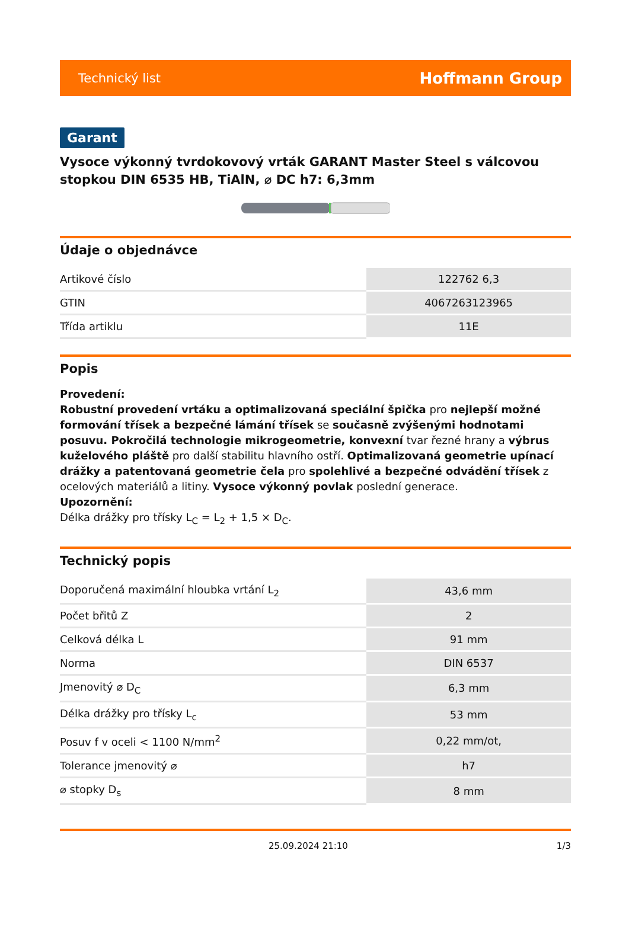Technický list Hoffmann Group
Garant
Vysoce výkonný tvrdokovový vrták GARANT Master Steel s válcovou stopkou DIN 6535 HB, TiAlN, ⌀ DC h7: 6,3mm
Údaje o objednávce
| Artikové číslo | 122762 6,3 |
| GTIN | 4067263123965 |
| Třída artiklu | 11E |
Popis
Provedení:
Robustní provedení vrtáku a optimalizovaná speciální špička pro nejlepší možné formování třísek a bezpečné lámání třísek se současně zvýšenými hodnotami posuvu. Pokročilá technologie mikrogeometrie, konvexní tvar řezné hrany a výbrus kuželového pláště pro další stabilitu hlavního ostří. Optimalizovaná geometrie upínací drážky a patentovaná geometrie čela pro spolehlivé a bezpečné odvádění třísek z ocelových materiálů a litiny. Vysoce výkonný povlak poslední generace.
Upozornění:
Délka drážky pro třísky L<sub>C</sub> = L<sub>2</sub> + 1,5 × D<sub>C</sub>.
Technický popis
| Doporučená maximální hloubka vrtání L<sub>2</sub> | 43,6 mm |
| Počet břitů Z | 2 |
| Celková délka L | 91 mm |
| Norma | DIN 6537 |
| Jmenovitý ⌀ D<sub>C</sub> | 6,3 mm |
| Délka drážky pro třísky L<sub>c</sub> | 53 mm |
| Posuv f v oceli < 1100 N/mm<sup>2</sup> | 0,22 mm/ot, |
| Tolerance jmenovitý ⌀ | h7 |
| ⌀ stopky D<sub>s</sub> | 8 mm |
25.09.2024 21:10 1/3